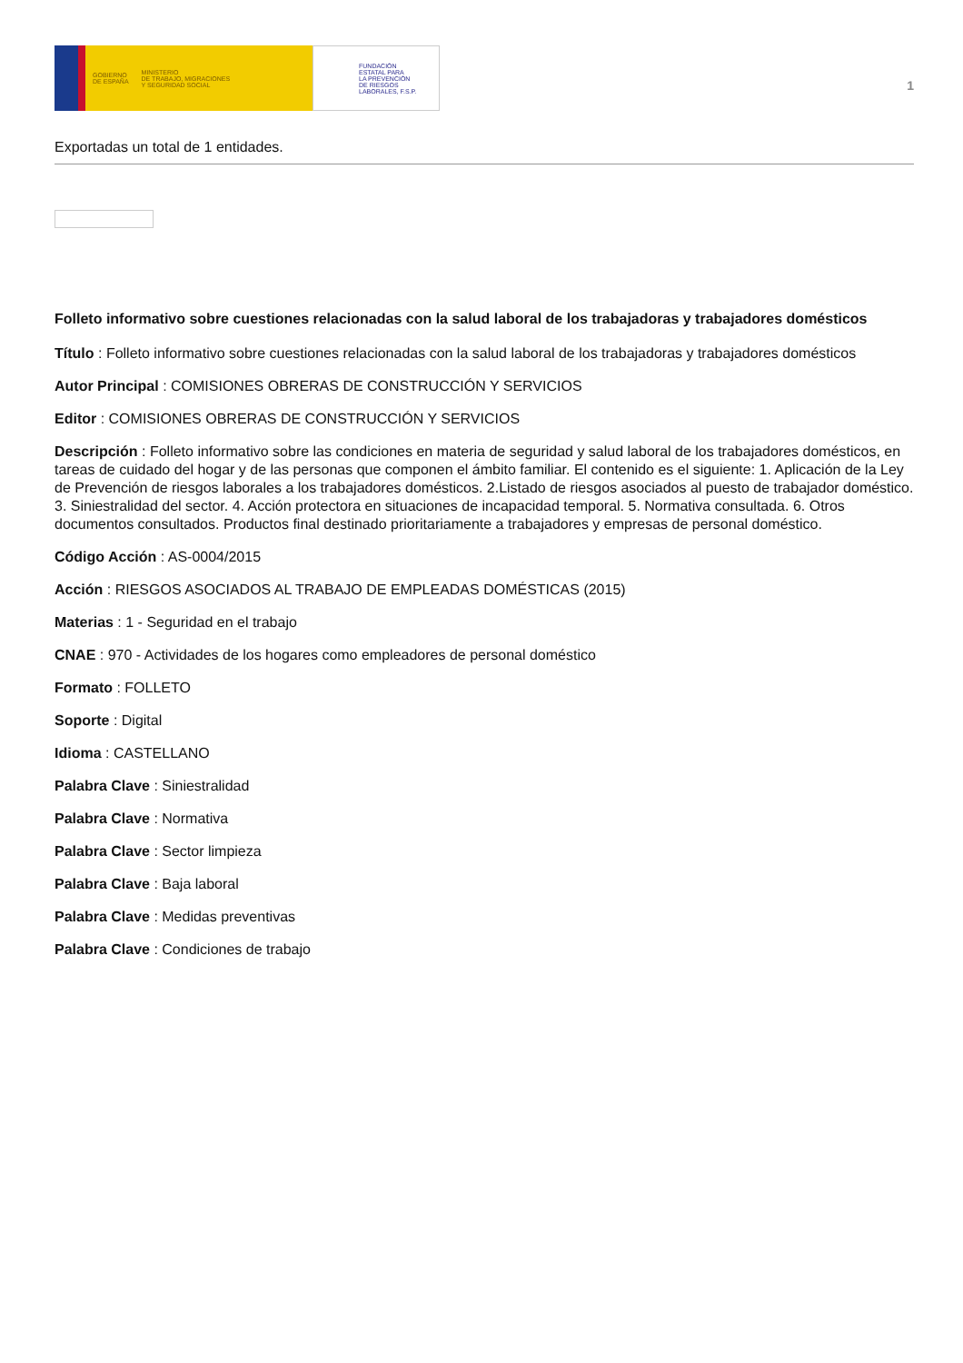GOBIERNO
DE ESPAÑA MINISTERIO
DE TRABAJO, MIGRACIONES
Y SEGURIDAD SOCIAL
FUNDACIÓN
ESTATAL PARA
LA PREVENCIÓN
DE RIESGOS
LABORALES, F.S.P.
1
Exportadas un total de 1 entidades.
Folleto informativo sobre cuestiones relacionadas con la salud laboral de los trabajadoras y trabajadores domésticos
Título : Folleto informativo sobre cuestiones relacionadas con la salud laboral de los trabajadoras y trabajadores domésticos
Autor Principal : COMISIONES OBRERAS DE CONSTRUCCIÓN Y SERVICIOS
Editor : COMISIONES OBRERAS DE CONSTRUCCIÓN Y SERVICIOS
Descripción : Folleto informativo sobre las condiciones en materia de seguridad y salud laboral de los trabajadores domésticos, en tareas de cuidado del hogar y de las personas que componen el ámbito familiar. El contenido es el siguiente: 1. Aplicación de la Ley de Prevención de riesgos laborales a los trabajadores domésticos. 2.Listado de riesgos asociados al puesto de trabajador doméstico. 3. Siniestralidad del sector. 4. Acción protectora en situaciones de incapacidad temporal. 5. Normativa consultada. 6. Otros documentos consultados. Productos final destinado prioritariamente a trabajadores y empresas de personal doméstico.
Código Acción : AS-0004/2015
Acción : RIESGOS ASOCIADOS AL TRABAJO DE EMPLEADAS DOMÉSTICAS (2015)
Materias : 1 - Seguridad en el trabajo
CNAE : 970 - Actividades de los hogares como empleadores de personal doméstico
Formato : FOLLETO
Soporte : Digital
Idioma : CASTELLANO
Palabra Clave : Siniestralidad
Palabra Clave : Normativa
Palabra Clave : Sector limpieza
Palabra Clave : Baja laboral
Palabra Clave : Medidas preventivas
Palabra Clave : Condiciones de trabajo